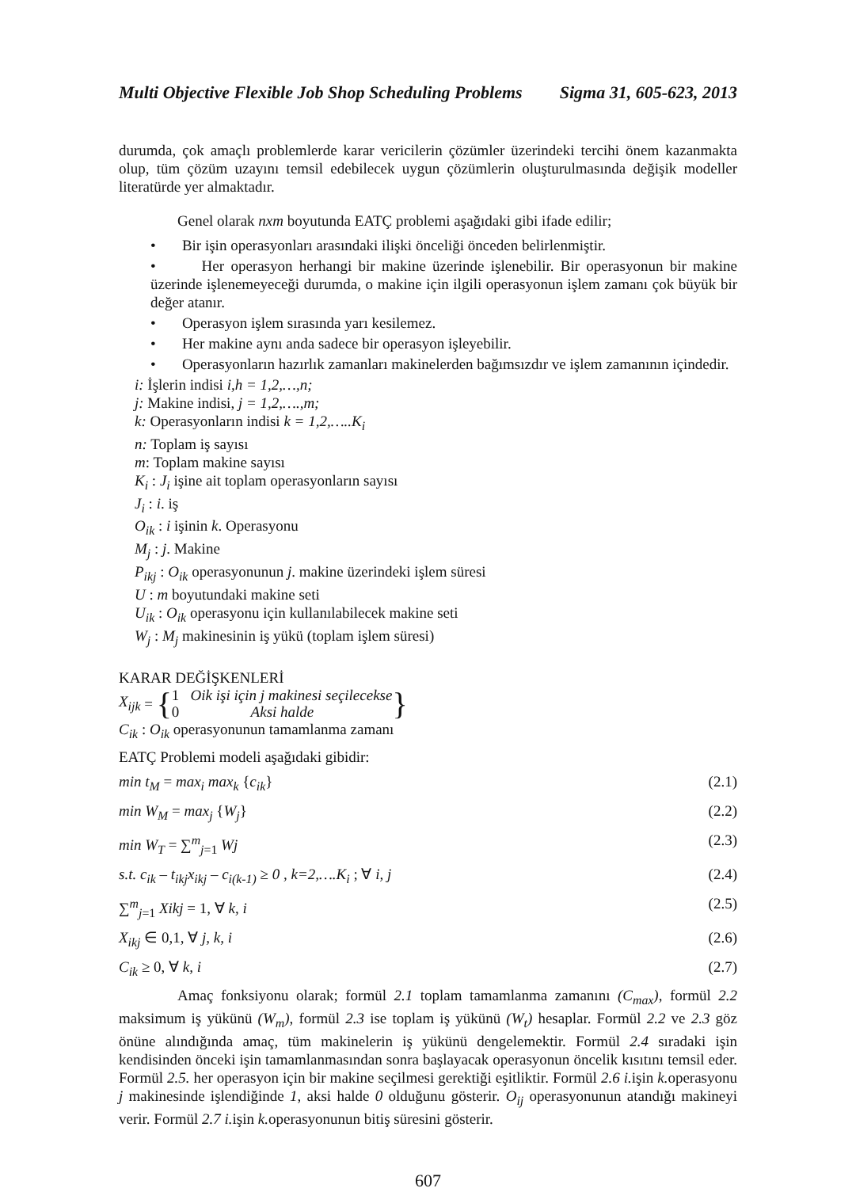Multi Objective Flexible Job Shop Scheduling Problems Sigma 31, 605-623, 2013
durumda, çok amaçlı problemlerde karar vericilerin çözümler üzerindeki tercihi önem kazanmakta olup, tüm çözüm uzayını temsil edebilecek uygun çözümlerin oluşturulmasında değişik modeller literatürde yer almaktadır.
Genel olarak nxm boyutunda EATÇ problemi aşağıdaki gibi ifade edilir;
• Bir işin operasyonları arasındaki ilişki önceliği önceden belirlenmiştir.
• Her operasyon herhangi bir makine üzerinde işlenebilir. Bir operasyonun bir makine üzerinde işlenemeyeceği durumda, o makine için ilgili operasyonun işlem zamanı çok büyük bir değer atanır.
• Operasyon işlem sırasında yarı kesilemez.
• Her makine aynı anda sadece bir operasyon işleyebilir.
• Operasyonların hazırlık zamanları makinelerden bağımsızdır ve işlem zamanının içindedir.
i: İşlerin indisi i,h = 1,2,…,n;
j: Makine indisi, j = 1,2,….,m;
k: Operasyonların indisi k = 1,2,…..K<sub>i</sub>
n: Toplam iş sayısı
m: Toplam makine sayısı
K<sub>i</sub> : J<sub>i</sub> işine ait toplam operasyonların sayısı
J<sub>i</sub> : i. iş
O<sub>ik</sub> : i işinin k. Operasyonu
M<sub>j</sub> : j. Makine
P<sub>ikj</sub> : O<sub>ik</sub> operasyonunun j. makine üzerindeki işlem süresi
U : m boyutundaki makine seti
U<sub>ik</sub> : O<sub>ik</sub> operasyonu için kullanılabilecek makine seti
W<sub>j</sub> : M<sub>j</sub> makinesinin iş yükü (toplam işlem süresi)
KARAR DEĞİŞKENLERİ
X<sub>ijk</sub> = { 1 Oik işi için j makinesi seçilecekse
0 Aksi halde }
C<sub>ik</sub> : O<sub>ik</sub> operasyonunun tamamlanma zamanı
EATÇ Problemi modeli aşağıdaki gibidir:
min t<sub>M</sub> = max<sub>i</sub> max<sub>k</sub> {c<sub>ik</sub>} (2.1)
min W<sub>M</sub> = max<sub>j</sub> {W<sub>j</sub>} (2.2)
min W<sub>T</sub> = ∑<sup>m</sup><sub>j=1</sub> Wj (2.3)
s.t. c<sub>ik</sub> – t<sub>ikj</sub>x<sub>ikj</sub> – c<sub>i(k-1)</sub> ≥ 0 , k=2,….K<sub>i</sub> ; ∀ i, j (2.4)
∑<sup>m</sup><sub>j=1</sub> Xikj = 1, ∀ k, i (2.5)
X<sub>ikj</sub> ∈ 0,1, ∀ j, k, i (2.6)
C<sub>ik</sub> ≥ 0, ∀ k, i (2.7)
Amaç fonksiyonu olarak; formül 2.1 toplam tamamlanma zamanını (C<sub>max</sub>), formül 2.2 maksimum iş yükünü (W<sub>m</sub>), formül 2.3 ise toplam iş yükünü (W<sub>t</sub>) hesaplar. Formül 2.2 ve 2.3 göz önüne alındığında amaç, tüm makinelerin iş yükünü dengelemektir. Formül 2.4 sıradaki işin kendisinden önceki işin tamamlanmasından sonra başlayacak operasyonun öncelik kısıtını temsil eder. Formül 2.5. her operasyon için bir makine seçilmesi gerektiği eşitliktir. Formül 2.6 i. işin k. operasyonu j makinesinde işlendiğinde 1, aksi halde 0 olduğunu gösterir. O<sub>ij</sub> operasyonunun atandığı makineyi verir. Formül 2.7 i. işin k. operasyonunun bitiş süresini gösterir.
607